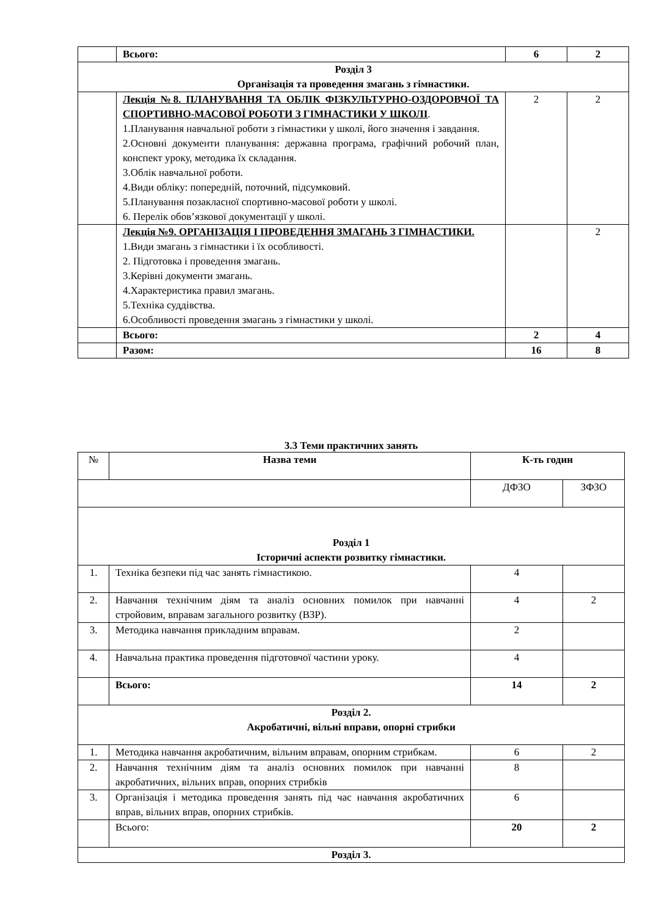| | Всього: | 6 | 2 |
| Розділ 3 Організація та проведення змагань з гімнастики. | | | |
| | Лекція №8. ПЛАНУВАННЯ ТА ОБЛІК ФІЗКУЛЬТУРНО-ОЗДОРОВЧОЇ ТА СПОРТИВНО-МАСОВОЇ РОБОТИ З ГІМНАСТИКИ У ШКОЛІ . 1.Планування навчальної роботи з гімнастики у школі, його значення і завдання. 2.Основні документи планування: державна програма, графічний робочий план, конспект уроку, методика їх складання. 3.Облік навчальної роботи. 4.Види обліку: попередній, поточний, підсумковий. 5.Планування позакласної спортивно-масової роботи у школі. 6. Перелік обов’язкової документації у школі. | 2 | 2 |
| | Лекція №9. ОРГАНІЗАЦІЯ І ПРОВЕДЕННЯ ЗМАГАНЬ З ГІМНАСТИКИ. 1.Види змагань з гімнастики і їх особливості. 2. Підготовка і проведення змагань. 3.Керівні документи змагань. 4.Характеристика правил змагань. 5.Техніка суддівства. 6.Особливості проведення змагань з гімнастики у школі. | | 2 |
| | Всього: | 2 | 4 |
| | Разом: | 16 | 8 |
3.3 Теми практичних занять
| № | Назва теми | К-ть годин | |
| | | ДФЗО | ЗФЗО |
| Розділ 1 Історичні аспекти розвитку гімнастики. | | | |
| 1. | Техніка безпеки під час занять гімнастикою. | 4 | |
| 2. | Навчання технічним діям та аналіз основних помилок при навчанні стройовим, вправам загального розвитку (ВЗР). | 4 | 2 |
| 3. | Методика навчання прикладним вправам. | 2 | |
| 4. | Навчальна практика проведення підготовчої частини уроку. | 4 | |
| | Всього: | 14 | 2 |
| Розділ 2. Акробатичні, вільні вправи, опорні стрибки | | | |
| 1. | Методика навчання акробатичним, вільним вправам, опорним стрибкам. | 6 | 2 |
| 2. | Навчання технічним діям та аналіз основних помилок при навчанні акробатичних, вільних вправ, опорних стрибків | 8 | |
| 3. | Організація і методика проведення занять під час навчання акробатичних вправ, вільних вправ, опорних стрибків. | 6 | |
| | Всього: | 20 | 2 |
| Розділ 3. | | | |